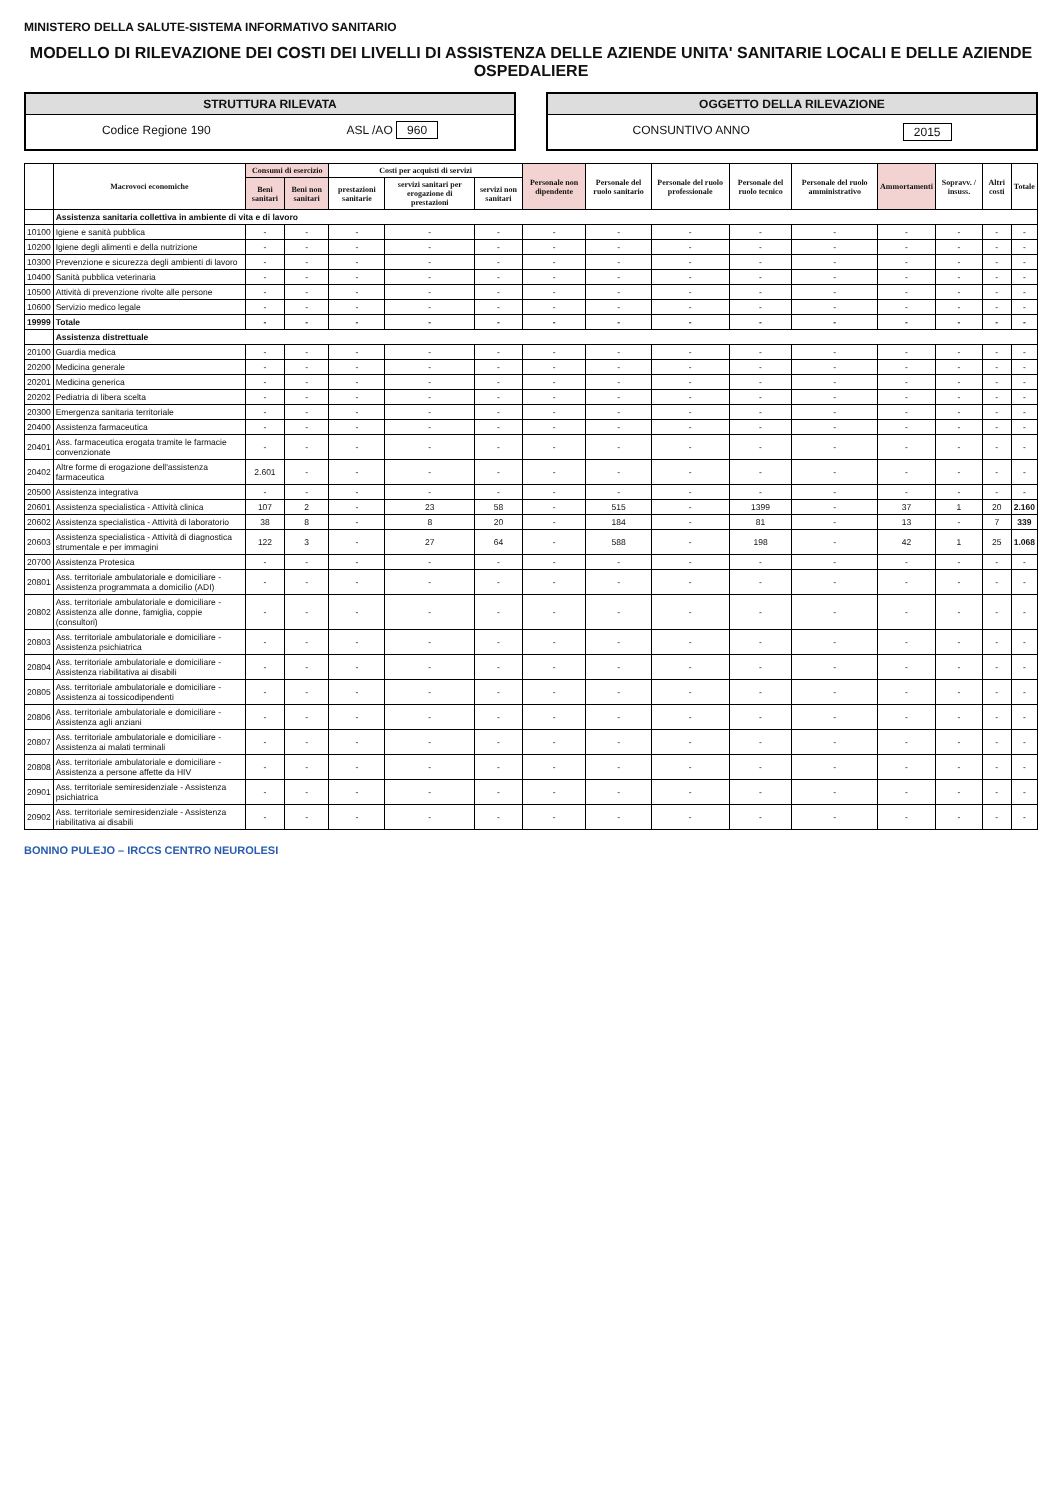MINISTERO DELLA SALUTE-SISTEMA INFORMATIVO SANITARIO
MODELLO DI RILEVAZIONE DEI COSTI DEI LIVELLI DI ASSISTENZA DELLE AZIENDE UNITA' SANITARIE LOCALI E DELLE AZIENDE OSPEDALIERE
STRUTTURA RILEVATA
Codice Regione 190 ASL /AO 960
OGGETTO DELLA RILEVAZIONE
CONSUNTIVO ANNO 2015
| | Macrovoci economiche | Consumi di esercizio | | Costi per acquisti di servizi | | | Personale non dipendente | Personale del ruolo sanitario | Personale del ruolo professionale | Personale del ruolo tecnico | Personale del ruolo amministrativo | Ammortamenti | Sopravv. / insuss. | Altri costi | Totale |
| --- | --- | --- | --- | --- | --- | --- | --- | --- | --- | --- | --- | --- | --- | --- | --- |
| | | Beni sanitari | Beni non sanitari | prestazioni sanitarie | servizi sanitari per erogazione di prestazioni | servizi non sanitari | | | | | | | | | |
| | Assistenza sanitaria collettiva in ambiente di vita e di lavoro | | | | | | | | | | | | | | |
| 10100 | Igiene e sanità pubblica | - | - | - | - | - | - | - | - | - | - | - | - | - | - |
| 10200 | Igiene degli alimenti e della nutrizione | - | - | - | - | - | - | - | - | - | - | - | - | - | - |
| 10300 | Prevenzione e sicurezza degli ambienti di lavoro | - | - | - | - | - | - | - | - | - | - | - | - | - | - |
| 10400 | Sanità pubblica veterinaria | - | - | - | - | - | - | - | - | - | - | - | - | - | - |
| 10500 | Attività di prevenzione rivolte alle persone | - | - | - | - | - | - | - | - | - | - | - | - | - | - |
| 10600 | Servizio medico legale | - | - | - | - | - | - | - | - | - | - | - | - | - | - |
| 19999 | Totale | - | - | - | - | - | - | - | - | - | - | - | - | - | - |
| | Assistenza distrettuale | | | | | | | | | | | | | | |
| 20100 | Guardia medica | - | - | - | - | - | - | - | - | - | - | - | - | - | - |
| 20200 | Medicina generale | - | - | - | - | - | - | - | - | - | - | - | - | - | - |
| 20201 | Medicina generica | - | - | - | - | - | - | - | - | - | - | - | - | - | - |
| 20202 | Pediatria di libera scelta | - | - | - | - | - | - | - | - | - | - | - | - | - | - |
| 20300 | Emergenza sanitaria territoriale | - | - | - | - | - | - | - | - | - | - | - | - | - | - |
| 20400 | Assistenza farmaceutica | - | - | - | - | - | - | - | - | - | - | - | - | - | - |
| 20401 | Ass. farmaceutica erogata tramite le farmacie convenzionate | - | - | - | - | - | - | - | - | - | - | - | - | - | - |
| 20402 | Altre forme di erogazione dell'assistenza farmaceutica | 2.601 | - | - | - | - | - | - | - | - | - | - | - | - | - |
| 20500 | Assistenza integrativa | - | - | - | - | - | - | - | - | - | - | - | - | - | - |
| 20601 | Assistenza specialistica - Attività clinica | 107 | 2 | - | 23 | 58 | - | 515 | - | 1399 | - | 37 | 1 | 20 | 2.160 |
| 20602 | Assistenza specialistica - Attività di laboratorio | 38 | 8 | - | 8 | 20 | - | 184 | - | 81 | - | 13 | - | 7 | 339 |
| 20603 | Assistenza specialistica - Attività di diagnostica strumentale e per immagini | 122 | 3 | - | 27 | 64 | - | 588 | - | 198 | - | 42 | 1 | 25 | 1.068 |
| 20700 | Assistenza Protesica | - | - | - | - | - | - | - | - | - | - | - | - | - | - |
| 20801 | Ass. territoriale ambulatoriale e domiciliare - Assistenza programmata a domicilio (ADI) | - | - | - | - | - | - | - | - | - | - | - | - | - | - |
| 20802 | Ass. territoriale ambulatoriale e domiciliare - Assistenza alle donne, famiglia, coppie (consultori) | - | - | - | - | - | - | - | - | - | - | - | - | - | - |
| 20803 | Ass. territoriale ambulatoriale e domiciliare - Assistenza psichiatrica | - | - | - | - | - | - | - | - | - | - | - | - | - | - |
| 20804 | Ass. territoriale ambulatoriale e domiciliare - Assistenza riabilitativa ai disabili | - | - | - | - | - | - | - | - | - | - | - | - | - | - |
| 20805 | Ass. territoriale ambulatoriale e domiciliare - Assistenza ai tossicodipendenti | - | - | - | - | - | - | - | - | - | - | - | - | - | - |
| 20806 | Ass. territoriale ambulatoriale e domiciliare - Assistenza agli anziani | - | - | - | - | - | - | - | - | - | - | - | - | - | - |
| 20807 | Ass. territoriale ambulatoriale e domiciliare - Assistenza ai malati terminali | - | - | - | - | - | - | - | - | - | - | - | - | - | - |
| 20808 | Ass. territoriale ambulatoriale e domiciliare - Assistenza a persone affette da HIV | - | - | - | - | - | - | - | - | - | - | - | - | - | - |
| 20901 | Ass. territoriale semiresidenziale - Assistenza psichiatrica | - | - | - | - | - | - | - | - | - | - | - | - | - | - |
| 20902 | Ass. territoriale semiresidenziale - Assistenza riabilitativa ai disabili | - | - | - | - | - | - | - | - | - | - | - | - | - | - |
BONINO PULEJO – IRCCS CENTRO NEUROLESI